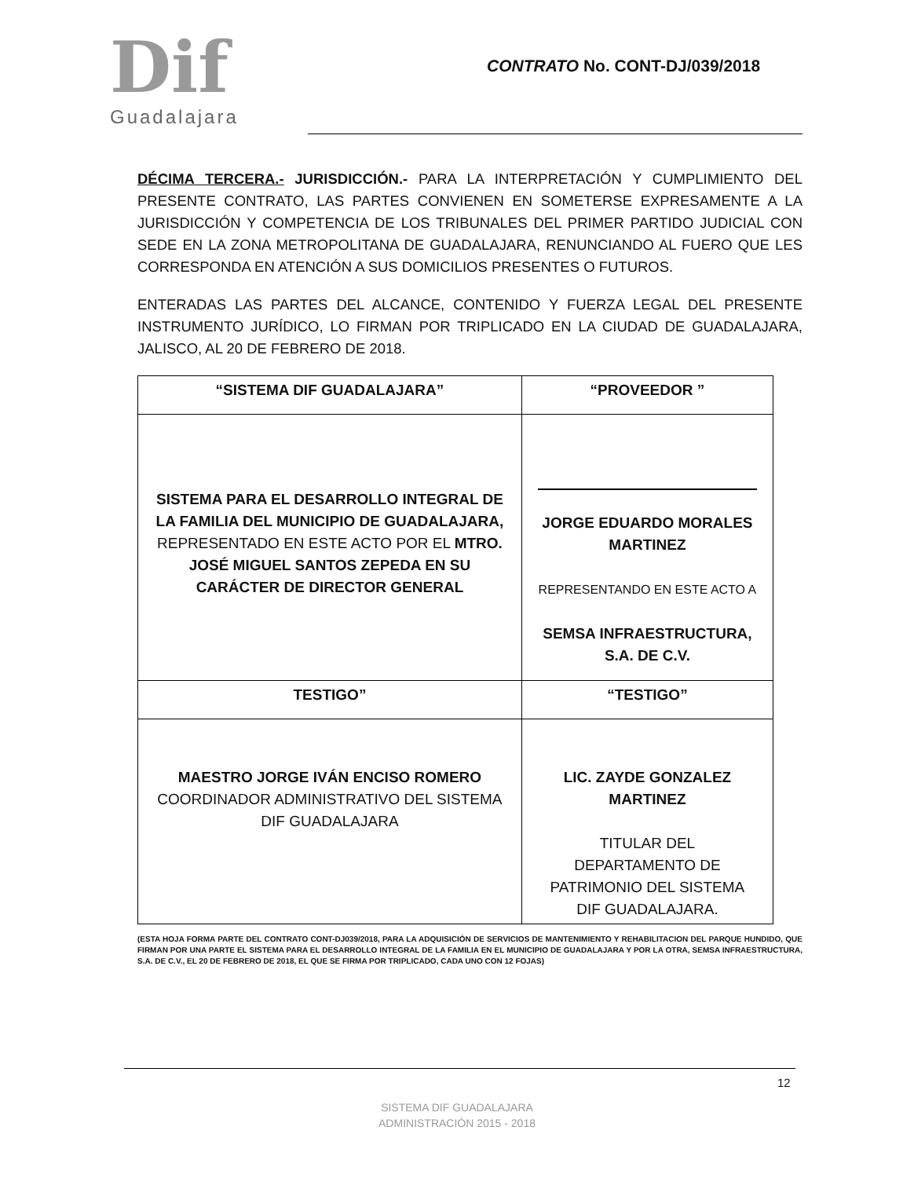Dif
Guadalajara
CONTRATO No. CONT-DJ/039/2018
DÉCIMA TERCERA.- JURISDICCIÓN.- PARA LA INTERPRETACIÓN Y CUMPLIMIENTO DEL PRESENTE CONTRATO, LAS PARTES CONVIENEN EN SOMETERSE EXPRESAMENTE A LA JURISDICCIÓN Y COMPETENCIA DE LOS TRIBUNALES DEL PRIMER PARTIDO JUDICIAL CON SEDE EN LA ZONA METROPOLITANA DE GUADALAJARA, RENUNCIANDO AL FUERO QUE LES CORRESPONDA EN ATENCIÓN A SUS DOMICILIOS PRESENTES O FUTUROS.
ENTERADAS LAS PARTES DEL ALCANCE, CONTENIDO Y FUERZA LEGAL DEL PRESENTE INSTRUMENTO JURÍDICO, LO FIRMAN POR TRIPLICADO EN LA CIUDAD DE GUADALAJARA, JALISCO, AL 20 DE FEBRERO DE 2018.
| “SISTEMA DIF GUADALAJARA” | “PROVEEDOR ” |
| SISTEMA PARA EL DESARROLLO INTEGRAL DE LA FAMILIA DEL MUNICIPIO DE GUADALAJARA, REPRESENTADO EN ESTE ACTO POR EL MTRO. JOSÉ MIGUEL SANTOS ZEPEDA EN SU CARÁCTER DE DIRECTOR GENERAL | JORGE EDUARDO MORALES MARTINEZ REPRESENTANDO EN ESTE ACTO A SEMSA INFRAESTRUCTURA, S.A. DE C.V. |
| TESTIGO” | “TESTIGO” |
| MAESTRO JORGE IVÁN ENCISO ROMERO COORDINADOR ADMINISTRATIVO DEL SISTEMA DIF GUADALAJARA | LIC. ZAYDE GONZALEZ MARTINEZ TITULAR DEL DEPARTAMENTO DE PATRIMONIO DEL SISTEMA DIF GUADALAJARA. |
(ESTA HOJA FORMA PARTE DEL CONTRATO CONT-DJ039/2018, PARA LA ADQUISICIÓN DE SERVICIOS DE MANTENIMIENTO Y REHABILITACION DEL PARQUE HUNDIDO, QUE FIRMAN POR UNA PARTE EL SISTEMA PARA EL DESARROLLO INTEGRAL DE LA FAMILIA EN EL MUNICIPIO DE GUADALAJARA Y POR LA OTRA, SEMSA INFRAESTRUCTURA, S.A. DE C.V., EL 20 DE FEBRERO DE 2018, EL QUE SE FIRMA POR TRIPLICADO, CADA UNO CON 12 FOJAS)
12
SISTEMA DIF GUADALAJARA
ADMINISTRACIÓN 2015 - 2018